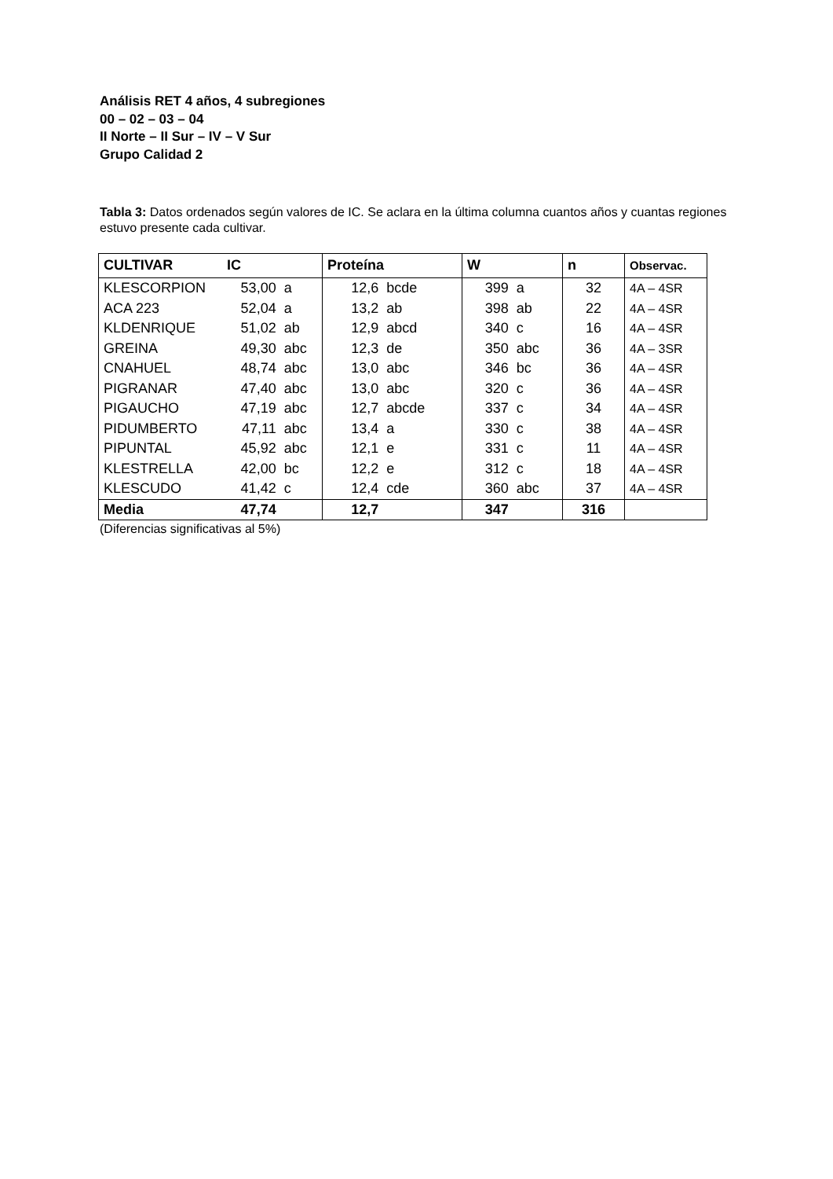Análisis RET 4 años, 4 subregiones
00 – 02 – 03 – 04
II Norte – II Sur – IV – V Sur
Grupo Calidad 2
Tabla 3: Datos ordenados según valores de IC. Se aclara en la última columna cuantos años y cuantas regiones estuvo presente cada cultivar.
| CULTIVAR | IC | | Proteína | | W | | n | Observac. |
| --- | --- | --- | --- | --- | --- | --- | --- | --- |
| KLESCORPION | 53,00 | a | 12,6 | bcde | 399 | a | 32 | 4A – 4SR |
| ACA 223 | 52,04 | a | 13,2 | ab | 398 | ab | 22 | 4A – 4SR |
| KLDENRIQUE | 51,02 | ab | 12,9 | abcd | 340 | c | 16 | 4A – 4SR |
| GREINA | 49,30 | abc | 12,3 | de | 350 | abc | 36 | 4A – 3SR |
| CNAHUEL | 48,74 | abc | 13,0 | abc | 346 | bc | 36 | 4A – 4SR |
| PIGRANAR | 47,40 | abc | 13,0 | abc | 320 | c | 36 | 4A – 4SR |
| PIGAUCHO | 47,19 | abc | 12,7 | abcde | 337 | c | 34 | 4A – 4SR |
| PIDUMBERTO | 47,11 | abc | 13,4 | a | 330 | c | 38 | 4A – 4SR |
| PIPUNTAL | 45,92 | abc | 12,1 | e | 331 | c | 11 | 4A – 4SR |
| KLESTRELLA | 42,00 | bc | 12,2 | e | 312 | c | 18 | 4A – 4SR |
| KLESCUDO | 41,42 | c | 12,4 | cde | 360 | abc | 37 | 4A – 4SR |
| Media | 47,74 | | 12,7 | | 347 | | 316 | |
(Diferencias significativas al 5%)